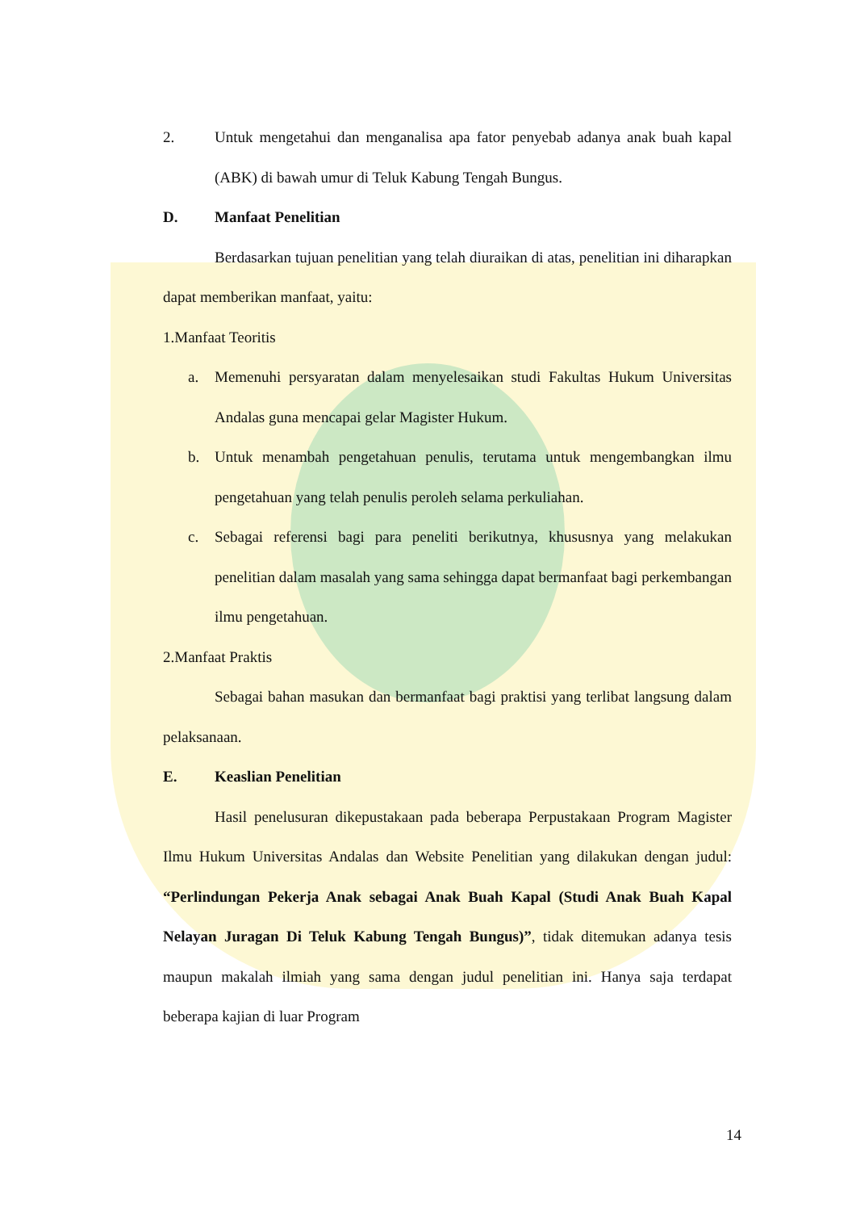2. Untuk mengetahui dan menganalisa apa fator penyebab adanya anak buah kapal (ABK) di bawah umur di Teluk Kabung Tengah Bungus.
D. Manfaat Penelitian
Berdasarkan tujuan penelitian yang telah diuraikan di atas, penelitian ini diharapkan dapat memberikan manfaat, yaitu:
1.Manfaat Teoritis
a. Memenuhi persyaratan dalam menyelesaikan studi Fakultas Hukum Universitas Andalas guna mencapai gelar Magister Hukum.
b. Untuk menambah pengetahuan penulis, terutama untuk mengembangkan ilmu pengetahuan yang telah penulis peroleh selama perkuliahan.
c. Sebagai referensi bagi para peneliti berikutnya, khususnya yang melakukan penelitian dalam masalah yang sama sehingga dapat bermanfaat bagi perkembangan ilmu pengetahuan.
2.Manfaat Praktis
Sebagai bahan masukan dan bermanfaat bagi praktisi yang terlibat langsung dalam pelaksanaan.
E. Keaslian Penelitian
Hasil penelusuran dikepustakaan pada beberapa Perpustakaan Program Magister Ilmu Hukum Universitas Andalas dan Website Penelitian yang dilakukan dengan judul: “Perlindungan Pekerja Anak sebagai Anak Buah Kapal (Studi Anak Buah Kapal Nelayan Juragan Di Teluk Kabung Tengah Bungus)”, tidak ditemukan adanya tesis maupun makalah ilmiah yang sama dengan judul penelitian ini. Hanya saja terdapat beberapa kajian di luar Program
14